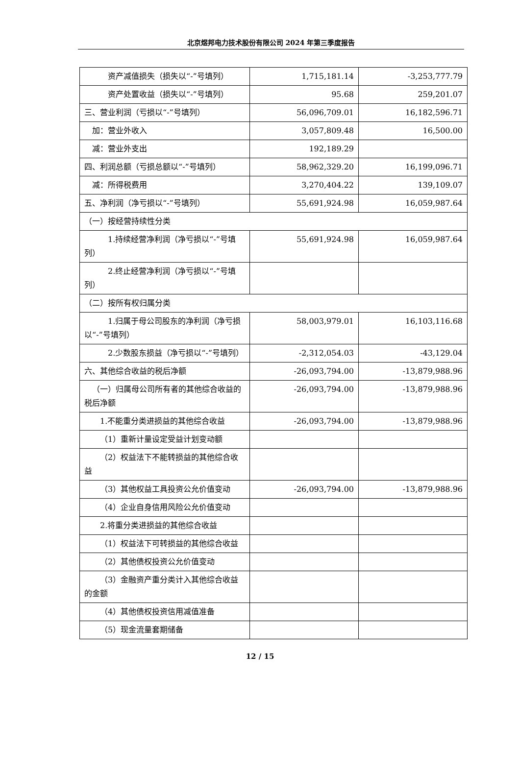北京煜邦电力技术股份有限公司 2024 年第三季度报告
| 资产减值损失（损失以“-”号填列） | 1,715,181.14 | -3,253,777.79 |
| 资产处置收益（损失以“-”号填列） | 95.68 | 259,201.07 |
| 三、营业利润（亏损以“-”号填列） | 56,096,709.01 | 16,182,596.71 |
| 加：营业外收入 | 3,057,809.48 | 16,500.00 |
| 减：营业外支出 | 192,189.29 | |
| 四、利润总额（亏损总额以“-”号填列） | 58,962,329.20 | 16,199,096.71 |
| 减：所得税费用 | 3,270,404.22 | 139,109.07 |
| 五、净利润（净亏损以“-”号填列） | 55,691,924.98 | 16,059,987.64 |
| （一）按经营持续性分类 | | |
| 1.持续经营净利润（净亏损以“-”号填列） | 55,691,924.98 | 16,059,987.64 |
| 2.终止经营净利润（净亏损以“-”号填列） | | |
| （二）按所有权归属分类 | | |
| 1.归属于母公司股东的净利润（净亏损以“-”号填列） | 58,003,979.01 | 16,103,116.68 |
| 2.少数股东损益（净亏损以“-”号填列） | -2,312,054.03 | -43,129.04 |
| 六、其他综合收益的税后净额 | -26,093,794.00 | -13,879,988.96 |
| （一）归属母公司所有者的其他综合收益的税后净额 | -26,093,794.00 | -13,879,988.96 |
| 1.不能重分类进损益的其他综合收益 | -26,093,794.00 | -13,879,988.96 |
| （1）重新计量设定受益计划变动额 | | |
| （2）权益法下不能转损益的其他综合收益 | | |
| （3）其他权益工具投资公允价值变动 | -26,093,794.00 | -13,879,988.96 |
| （4）企业自身信用风险公允价值变动 | | |
| 2.将重分类进损益的其他综合收益 | | |
| （1）权益法下可转损益的其他综合收益 | | |
| （2）其他债权投资公允价值变动 | | |
| （3）金融资产重分类计入其他综合收益的金额 | | |
| （4）其他债权投资信用减值准备 | | |
| （5）现金流量套期储备 | | |
12 / 15